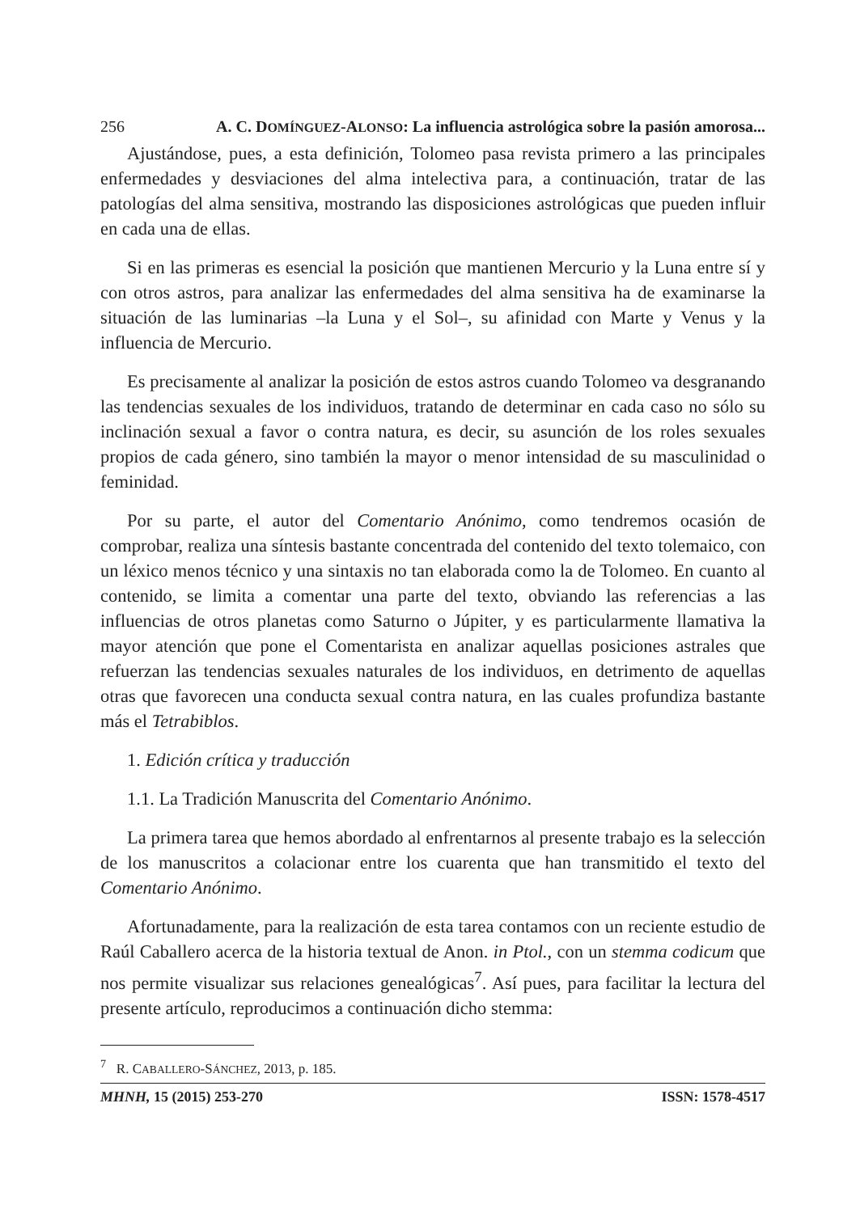256 A. C. DOMÍNGUEZ-ALONSO: La influencia astrológica sobre la pasión amorosa...
Ajustándose, pues, a esta definición, Tolomeo pasa revista primero a las principales enfermedades y desviaciones del alma intelectiva para, a continuación, tratar de las patologías del alma sensitiva, mostrando las disposiciones astrológicas que pueden influir en cada una de ellas.
Si en las primeras es esencial la posición que mantienen Mercurio y la Luna entre sí y con otros astros, para analizar las enfermedades del alma sensitiva ha de examinarse la situación de las luminarias –la Luna y el Sol–, su afinidad con Marte y Venus y la influencia de Mercurio.
Es precisamente al analizar la posición de estos astros cuando Tolomeo va desgranando las tendencias sexuales de los individuos, tratando de determinar en cada caso no sólo su inclinación sexual a favor o contra natura, es decir, su asunción de los roles sexuales propios de cada género, sino también la mayor o menor intensidad de su masculinidad o feminidad.
Por su parte, el autor del Comentario Anónimo, como tendremos ocasión de comprobar, realiza una síntesis bastante concentrada del contenido del texto tolemaico, con un léxico menos técnico y una sintaxis no tan elaborada como la de Tolomeo. En cuanto al contenido, se limita a comentar una parte del texto, obviando las referencias a las influencias de otros planetas como Saturno o Júpiter, y es particularmente llamativa la mayor atención que pone el Comentarista en analizar aquellas posiciones astrales que refuerzan las tendencias sexuales naturales de los individuos, en detrimento de aquellas otras que favorecen una conducta sexual contra natura, en las cuales profundiza bastante más el Tetrabiblos.
1. Edición crítica y traducción
1.1. La Tradición Manuscrita del Comentario Anónimo.
La primera tarea que hemos abordado al enfrentarnos al presente trabajo es la selección de los manuscritos a colacionar entre los cuarenta que han transmitido el texto del Comentario Anónimo.
Afortunadamente, para la realización de esta tarea contamos con un reciente estudio de Raúl Caballero acerca de la historia textual de Anon. in Ptol., con un stemma codicum que nos permite visualizar sus relaciones genealógicas<sup>7</sup>. Así pues, para facilitar la lectura del presente artículo, reproducimos a continuación dicho stemma:
<sup>7</sup> R. CABALLERO-SÁNCHEZ, 2013, p. 185.
MHNH, 15 (2015) 253-270 ISSN: 1578-4517